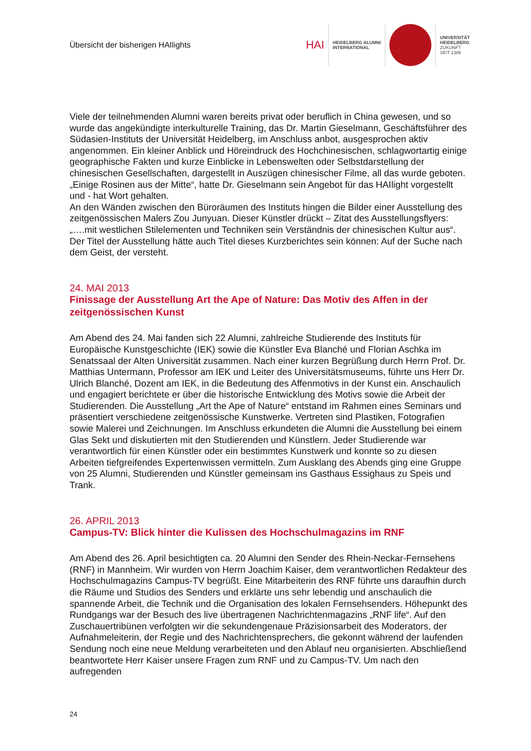Übersicht der bisherigen HAIlights
HAI
HEIDELBERG ALUMNI
INTERNATIONAL
UNIVERSITÄT
HEIDELBERG
ZUKUNFT
SEIT 1386
Viele der teilnehmenden Alumni waren bereits privat oder beruflich in China gewesen, und so wurde das angekündigte interkulturelle Training, das Dr. Martin Gieselmann, Geschäftsführer des Südasien-Instituts der Universität Heidelberg, im Anschluss anbot, ausgesprochen aktiv angenommen. Ein kleiner Anblick und Höreindruck des Hochchinesischen, schlagwortartig einige geographische Fakten und kurze Einblicke in Lebenswelten oder Selbstdarstellung der chinesischen Gesellschaften, dargestellt in Auszügen chinesischer Filme, all das wurde geboten. „Einige Rosinen aus der Mitte“, hatte Dr. Gieselmann sein Angebot für das HAIlight vorgestellt und - hat Wort gehalten.
An den Wänden zwischen den Büroräumen des Instituts hingen die Bilder einer Ausstellung des zeitgenössischen Malers Zou Junyuan. Dieser Künstler drückt – Zitat des Ausstellungsflyers: „….mit westlichen Stilelementen und Techniken sein Verständnis der chinesischen Kultur aus“. Der Titel der Ausstellung hätte auch Titel dieses Kurzberichtes sein können: Auf der Suche nach dem Geist, der versteht.
24. MAI 2013
Finissage der Ausstellung Art the Ape of Nature: Das Motiv des Affen in der zeitgenössischen Kunst
Am Abend des 24. Mai fanden sich 22 Alumni, zahlreiche Studierende des Instituts für Europäische Kunstgeschichte (IEK) sowie die Künstler Eva Blanché und Florian Aschka im Senatssaal der Alten Universität zusammen. Nach einer kurzen Begrüßung durch Herrn Prof. Dr. Matthias Untermann, Professor am IEK und Leiter des Universitätsmuseums, führte uns Herr Dr. Ulrich Blanché, Dozent am IEK, in die Bedeutung des Affenmotivs in der Kunst ein. Anschaulich und engagiert berichtete er über die historische Entwicklung des Motivs sowie die Arbeit der Studierenden. Die Ausstellung „Art the Ape of Nature“ entstand im Rahmen eines Seminars und präsentiert verschiedene zeitgenössische Kunstwerke. Vertreten sind Plastiken, Fotografien sowie Malerei und Zeichnungen. Im Anschluss erkundeten die Alumni die Ausstellung bei einem Glas Sekt und diskutierten mit den Studierenden und Künstlern. Jeder Studierende war verantwortlich für einen Künstler oder ein bestimmtes Kunstwerk und konnte so zu diesen Arbeiten tiefgreifendes Expertenwissen vermitteln. Zum Ausklang des Abends ging eine Gruppe von 25 Alumni, Studierenden und Künstler gemeinsam ins Gasthaus Essighaus zu Speis und Trank.
26. APRIL 2013
Campus-TV: Blick hinter die Kulissen des Hochschulmagazins im RNF
Am Abend des 26. April besichtigten ca. 20 Alumni den Sender des Rhein-Neckar-Fernsehens (RNF) in Mannheim. Wir wurden von Herrn Joachim Kaiser, dem verantwortlichen Redakteur des Hochschulmagazins Campus-TV begrüßt. Eine Mitarbeiterin des RNF führte uns daraufhin durch die Räume und Studios des Senders und erklärte uns sehr lebendig und anschaulich die spannende Arbeit, die Technik und die Organisation des lokalen Fernsehsenders. Höhepunkt des Rundgangs war der Besuch des live übertragenen Nachrichtenmagazins „RNF life“. Auf den Zuschauertribünen verfolgten wir die sekundengenaue Präzisionsarbeit des Moderators, der Aufnahmeleiterin, der Regie und des Nachrichtensprechers, die gekonnt während der laufenden Sendung noch eine neue Meldung verarbeiteten und den Ablauf neu organisierten. Abschließend beantwortete Herr Kaiser unsere Fragen zum RNF und zu Campus-TV. Um nach den aufregenden
24